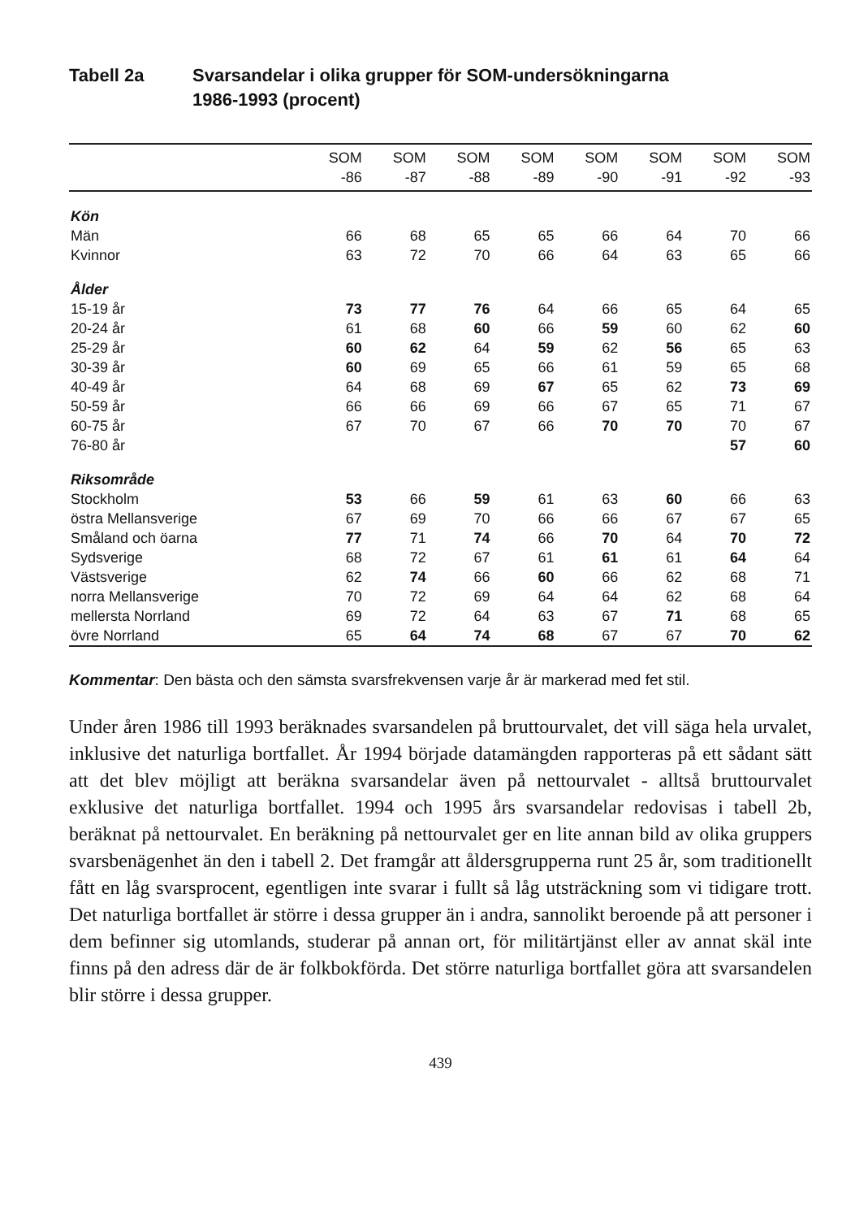Tabell 2a Svarsandelar i olika grupper för SOM-undersökningarna
1986-1993 (procent)
| | SOM -86 | SOM -87 | SOM -88 | SOM -89 | SOM -90 | SOM -91 | SOM -92 | SOM -93 |
| --- | --- | --- | --- | --- | --- | --- | --- | --- |
| Kön | | | | | | | | |
| Män | 66 | 68 | 65 | 65 | 66 | 64 | 70 | 66 |
| Kvinnor | 63 | 72 | 70 | 66 | 64 | 63 | 65 | 66 |
| Ålder | | | | | | | | |
| 15-19 år | 73 | 77 | 76 | 64 | 66 | 65 | 64 | 65 |
| 20-24 år | 61 | 68 | 60 | 66 | 59 | 60 | 62 | 60 |
| 25-29 år | 60 | 62 | 64 | 59 | 62 | 56 | 65 | 63 |
| 30-39 år | 60 | 69 | 65 | 66 | 61 | 59 | 65 | 68 |
| 40-49 år | 64 | 68 | 69 | 67 | 65 | 62 | 73 | 69 |
| 50-59 år | 66 | 66 | 69 | 66 | 67 | 65 | 71 | 67 |
| 60-75 år | 67 | 70 | 67 | 66 | 70 | 70 | 70 | 67 |
| 76-80 år | | | | | | | 57 | 60 |
| Riksområde | | | | | | | | |
| Stockholm | 53 | 66 | 59 | 61 | 63 | 60 | 66 | 63 |
| östra Mellansverige | 67 | 69 | 70 | 66 | 66 | 67 | 67 | 65 |
| Småland och öarna | 77 | 71 | 74 | 66 | 70 | 64 | 70 | 72 |
| Sydsverige | 68 | 72 | 67 | 61 | 61 | 61 | 64 | 64 |
| Västsverige | 62 | 74 | 66 | 60 | 66 | 62 | 68 | 71 |
| norra Mellansverige | 70 | 72 | 69 | 64 | 64 | 62 | 68 | 64 |
| mellersta Norrland | 69 | 72 | 64 | 63 | 67 | 71 | 68 | 65 |
| övre Norrland | 65 | 64 | 74 | 68 | 67 | 67 | 70 | 62 |
Kommentar: Den bästa och den sämsta svarsfrekvensen varje år är markerad med fet stil.
Under åren 1986 till 1993 beräknades svarsandelen på bruttourvalet, det vill säga hela urvalet, inklusive det naturliga bortfallet. År 1994 började datamängden rapporteras på ett sådant sätt att det blev möjligt att beräkna svarsandelar även på nettourvalet - alltså bruttourvalet exklusive det naturliga bortfallet. 1994 och 1995 års svarsandelar redovisas i tabell 2b, beräknat på nettourvalet. En beräkning på nettourvalet ger en lite annan bild av olika gruppers svarsbenägenhet än den i tabell 2. Det framgår att åldersgrupperna runt 25 år, som traditionellt fått en låg svarsprocent, egentligen inte svarar i fullt så låg utsträckning som vi tidigare trott. Det naturliga bortfallet är större i dessa grupper än i andra, sannolikt beroende på att personer i dem befinner sig utomlands, studerar på annan ort, för militärtjänst eller av annat skäl inte finns på den adress där de är folkbokförda. Det större naturliga bortfallet göra att svarsandelen blir större i dessa grupper.
439